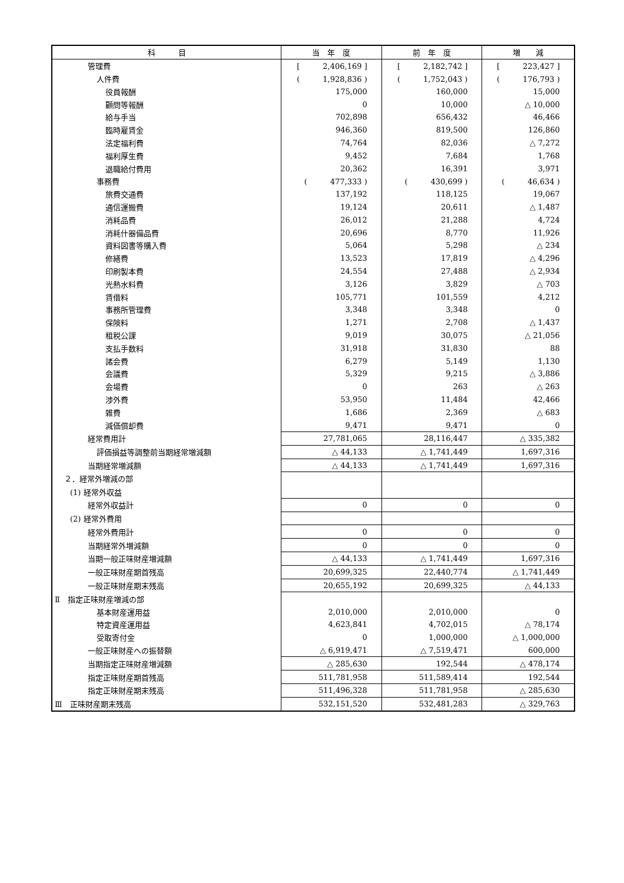| 科 目 | 当 年 度 | 前 年 度 | 増 減 |
| --- | --- | --- | --- |
| 管理費 | [ 2,406,169 ] | [ 2,182,742 ] | [ 223,427 ] |
| 人件費 | ( 1,928,836 ) | ( 1,752,043 ) | ( 176,793 ) |
| 役員報酬 | 175,000 | 160,000 | 15,000 |
| 顧問等報酬 | 0 | 10,000 | △ 10,000 |
| 給与手当 | 702,898 | 656,432 | 46,466 |
| 臨時雇賃金 | 946,360 | 819,500 | 126,860 |
| 法定福利費 | 74,764 | 82,036 | △ 7,272 |
| 福利厚生費 | 9,452 | 7,684 | 1,768 |
| 退職給付費用 | 20,362 | 16,391 | 3,971 |
| 事務費 | ( 477,333 ) | ( 430,699 ) | ( 46,634 ) |
| 旅費交通費 | 137,192 | 118,125 | 19,067 |
| 通信運搬費 | 19,124 | 20,611 | △ 1,487 |
| 消耗品費 | 26,012 | 21,288 | 4,724 |
| 消耗什器備品費 | 20,696 | 8,770 | 11,926 |
| 資料図書等購入費 | 5,064 | 5,298 | △ 234 |
| 修繕費 | 13,523 | 17,819 | △ 4,296 |
| 印刷製本費 | 24,554 | 27,488 | △ 2,934 |
| 光熱水料費 | 3,126 | 3,829 | △ 703 |
| 賃借料 | 105,771 | 101,559 | 4,212 |
| 事務所管理費 | 3,348 | 3,348 | 0 |
| 保険料 | 1,271 | 2,708 | △ 1,437 |
| 租税公課 | 9,019 | 30,075 | △ 21,056 |
| 支払手数料 | 31,918 | 31,830 | 88 |
| 諸会費 | 6,279 | 5,149 | 1,130 |
| 会議費 | 5,329 | 9,215 | △ 3,886 |
| 会場費 | 0 | 263 | △ 263 |
| 渉外費 | 53,950 | 11,484 | 42,466 |
| 雑費 | 1,686 | 2,369 | △ 683 |
| 減価償却費 | 9,471 | 9,471 | 0 |
| 経常費用計 | 27,781,065 | 28,116,447 | △ 335,382 |
| 評価損益等調整前当期経常増減額 | △ 44,133 | △ 1,741,449 | 1,697,316 |
| 当期経常増減額 | △ 44,133 | △ 1,741,449 | 1,697,316 |
| ２．経常外増減の部 | | | |
| (1) 経常外収益 | | | |
| 経常外収益計 | 0 | 0 | 0 |
| (2) 経常外費用 | | | |
| 経常外費用計 | 0 | 0 | 0 |
| 当期経常外増減額 | 0 | 0 | 0 |
| 当期一般正味財産増減額 | △ 44,133 | △ 1,741,449 | 1,697,316 |
| 一般正味財産期首残高 | 20,699,325 | 22,440,774 | △ 1,741,449 |
| 一般正味財産期末残高 | 20,655,192 | 20,699,325 | △ 44,133 |
| Ⅱ 指定正味財産増減の部 | | | |
| 基本財産運用益 | 2,010,000 | 2,010,000 | 0 |
| 特定資産運用益 | 4,623,841 | 4,702,015 | △ 78,174 |
| 受取寄付金 | 0 | 1,000,000 | △ 1,000,000 |
| 一般正味財産への振替額 | △ 6,919,471 | △ 7,519,471 | 600,000 |
| 当期指定正味財産増減額 | △ 285,630 | 192,544 | △ 478,174 |
| 指定正味財産期首残高 | 511,781,958 | 511,589,414 | 192,544 |
| 指定正味財産期末残高 | 511,496,328 | 511,781,958 | △ 285,630 |
| Ⅲ 正味財産期末残高 | 532,151,520 | 532,481,283 | △ 329,763 |